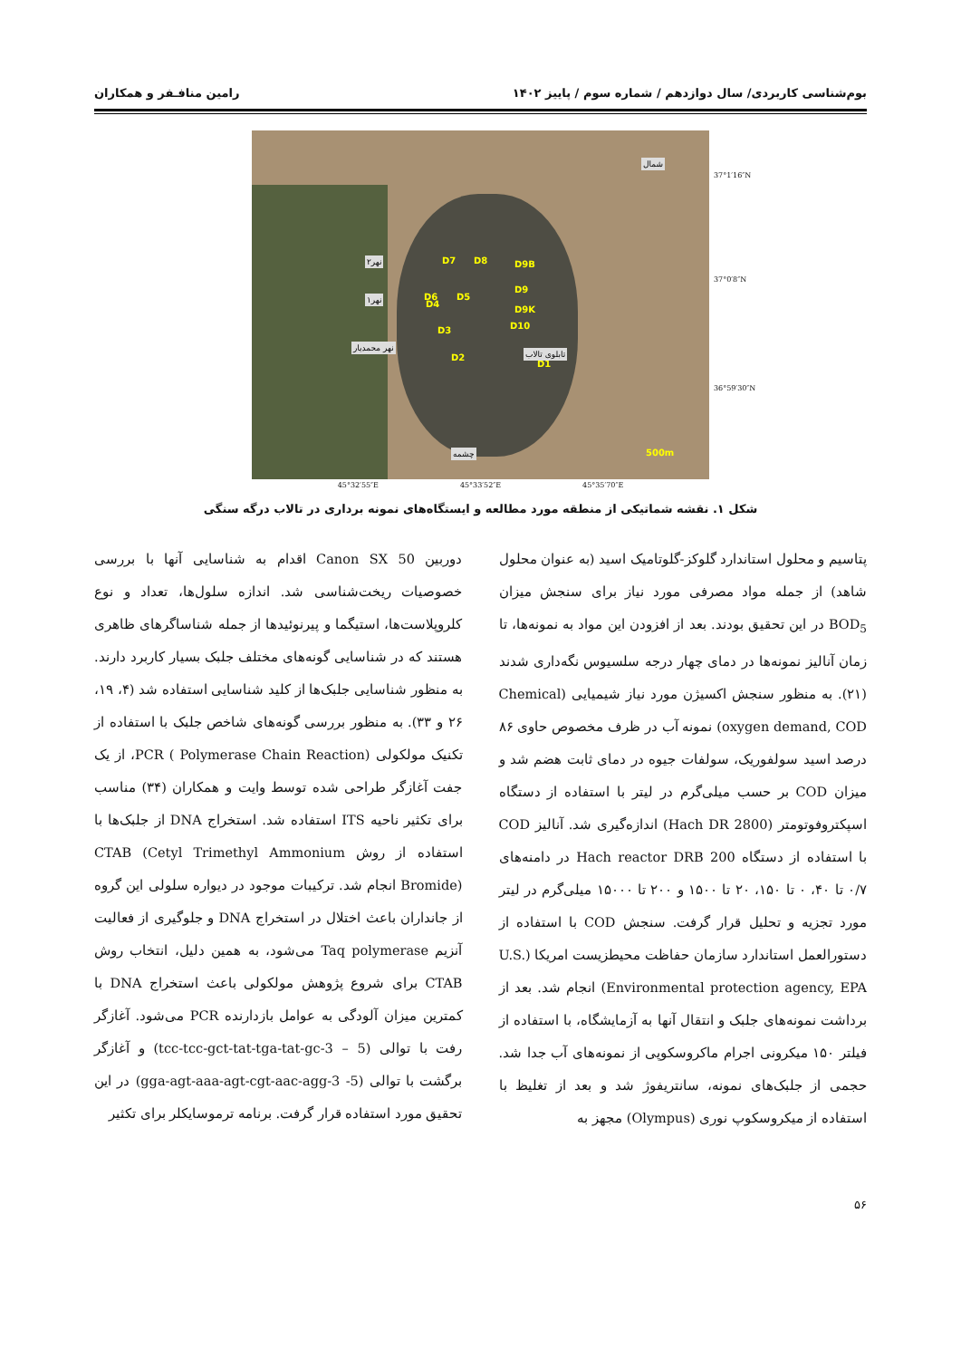بوم‌شناسی کاربردی/ سال دوازدهم / شماره سوم / پاییز ۱۴۰۲ رامین منافـفر و همکاران
شمال
D1
D2
D3
D4
D5 D6
D7 D8 D9B
D9
D9K
D10
نهر۲
نهر۱
نهر محمدیار
تابلوی تالاب
چشمه 500m
37°1′16″N
37°0′8″N
36°59′30″N
45°32′55″E 45°33′52″E 45°35′70″E
شکل ۱. نقشه شماتیکی از منطقه مورد مطالعه و ایستگاه‌های نمونه برداری در تالاب درگه سنگی
پتاسیم و محلول استاندارد گلوکز-گلوتامیک اسید (به عنوان محلول شاهد) از جمله مواد مصرفی مورد نیاز برای سنجش میزان BOD<sub>5</sub> در این تحقیق بودند. بعد از افزودن این مواد به نمونه‌ها، تا زمان آنالیز نمونه‌ها در دمای چهار درجه سلسیوس نگه‌داری شدند (۲۱). به منظور سنجش اکسیژن مورد نیاز شیمیایی (Chemical oxygen demand, COD) نمونه آب در ظرف مخصوص حاوی ۸۶ درصد اسید سولفوریک، سولفات جیوه در دمای ثابت هضم شد و میزان COD بر حسب میلی‌گرم در لیتر با استفاده از دستگاه اسپکتروفوتومتر (Hach DR 2800) اندازه‌گیری شد. آنالیز COD با استفاده از دستگاه Hach reactor DRB 200 در دامنه‌های ۰/۷ تا ۴۰، ۰ تا ۱۵۰، ۲۰ تا ۱۵۰۰ و ۲۰۰ تا ۱۵۰۰۰ میلی‌گرم در لیتر مورد تجزیه و تحلیل قرار گرفت. سنجش COD با استفاده از دستورالعمل استاندارد سازمان حفاظت محیطزیست امریکا (U.S. Environmental protection agency, EPA) انجام شد. بعد از برداشت نمونه‌های جلبک و انتقال آنها به آزمایشگاه، با استفاده از فیلتر ۱۵۰ میکرونی اجرام ماکروسکوپی از نمونه‌های آب جدا شد. حجمی از جلبک‌های نمونه، سانتریفوژ شد و بعد از تغلیظ با استفاده از میکروسکوپ نوری (Olympus) مجهز به
دوربین Canon SX 50 اقدام به شناسایی آنها با بررسی خصوصیات ریخت‌شناسی شد. اندازه سلول‌ها، تعداد و نوع کلروپلاست‌ها، استیگما و پیرنوئیدها از جمله شناساگرهای ظاهری هستند که در شناسایی گونه‌های مختلف جلبک بسیار کاربرد دارند. به منظور شناسایی جلبک‌ها از کلید شناسایی استفاده شد (۴، ۱۹، ۲۶ و ۳۳). به منظور بررسی گونه‌های شاخص جلبک با استفاده از تکنیک مولکولی PCR ( Polymerase Chain Reaction)، از یک جفت آغازگر طراحی شده توسط وایت و همکاران (۳۴) مناسب برای تکثیر ناحیه ITS استفاده شد. استخراج DNA از جلبک‌ها با استفاده از روش CTAB (Cetyl Trimethyl Ammonium Bromide) انجام شد. ترکیبات موجود در دیواره سلولی این گروه از جانداران باعث اختلال در استخراج DNA و جلوگیری از فعالیت آنزیم Taq polymerase می‌شود، به همین دلیل، انتخاب روش CTAB برای شروع پژوهش مولکولی باعث استخراج DNA با کمترین میزان آلودگی به عوامل بازدارنده PCR می‌شود. آغازگر رفت با توالی (tcc-tcc-gct-tat-tga-tat-gc-3 – 5) و آغازگر برگشت با توالی (5- gga-agt-aaa-agt-cgt-aac-agg-3) در این تحقیق مورد استفاده قرار گرفت. برنامه ترموسایکلر برای تکثیر
۵۶